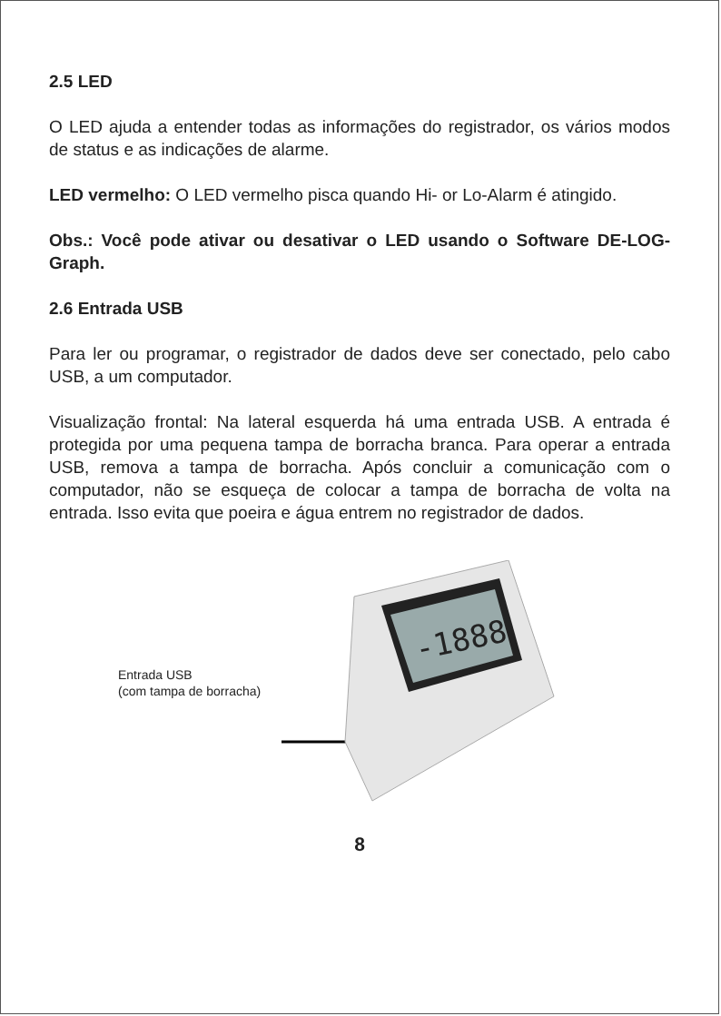2.5 LED
O LED ajuda a entender todas as informações do registrador, os vários modos de status e as indicações de alarme.
LED vermelho: O LED vermelho pisca quando Hi- or Lo-Alarm é atingido.
Obs.: Você pode ativar ou desativar o LED usando o Software DE-LOG-Graph.
2.6 Entrada USB
Para ler ou programar, o registrador de dados deve ser conectado, pelo cabo USB, a um computador.
Visualização frontal: Na lateral esquerda há uma entrada USB. A entrada é protegida por uma pequena tampa de borracha branca. Para operar a entrada USB, remova a tampa de borracha. Após concluir a comunicação com o computador, não se esqueça de colocar a tampa de borracha de volta na entrada. Isso evita que poeira e água entrem no registrador de dados.
Entrada USB
(com tampa de borracha)
-1888
8